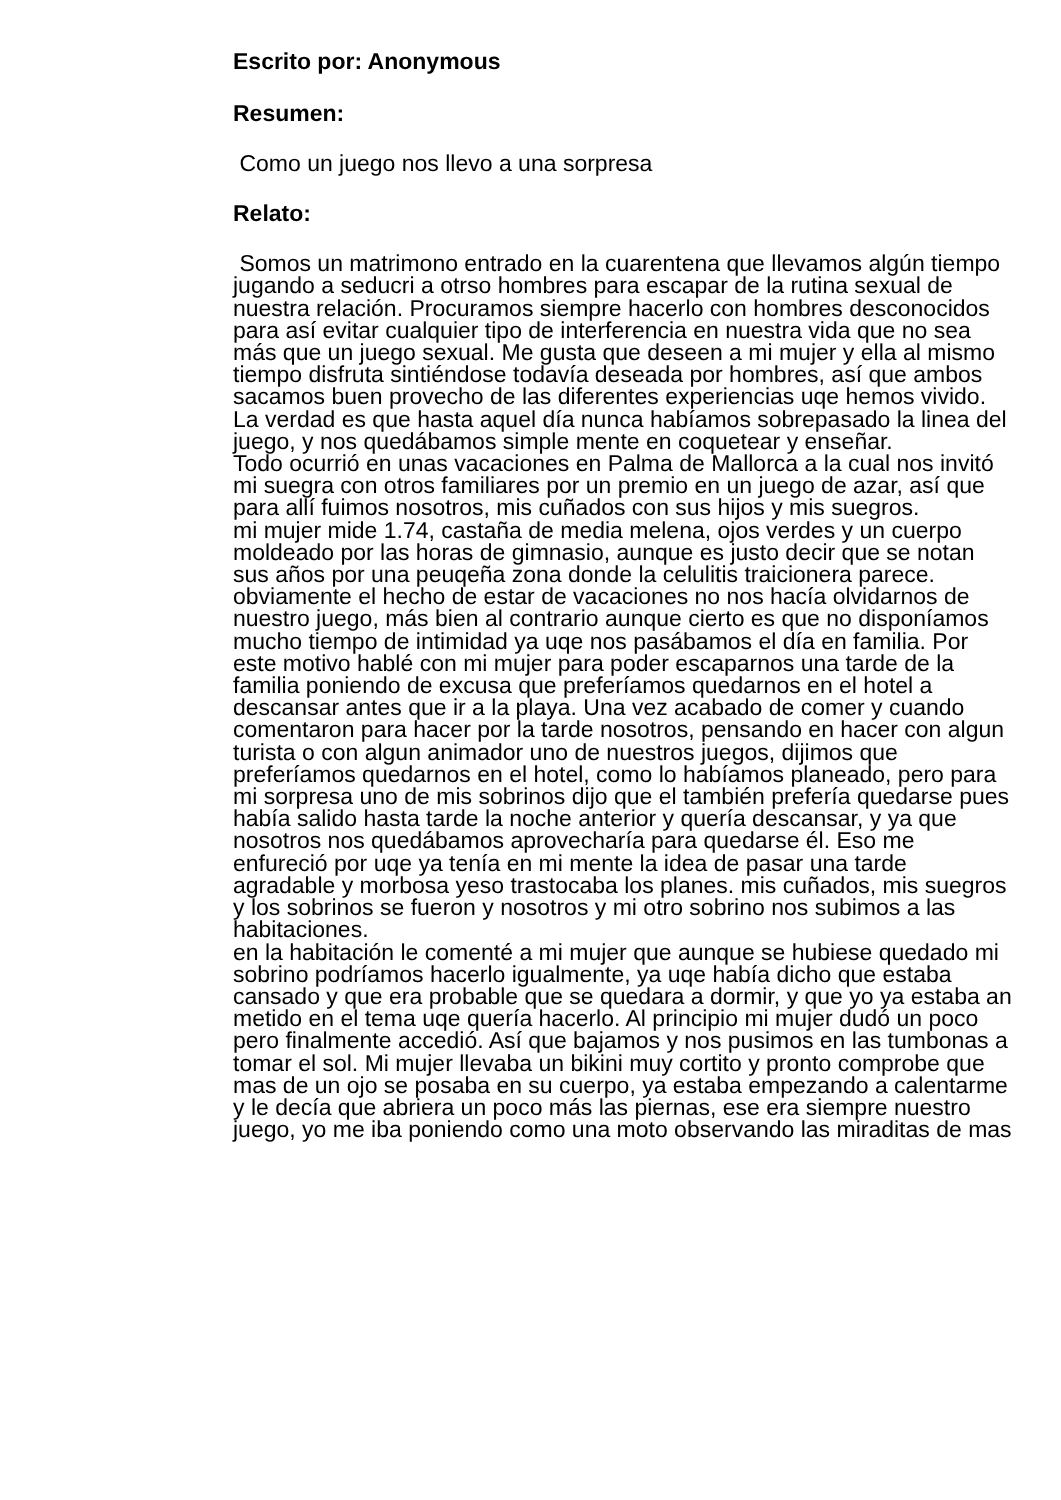Escrito por: Anonymous
Resumen:
Como un juego nos llevo a una sorpresa
Relato:
Somos un matrimono entrado en la cuarentena que llevamos algún tiempo jugando a seducri a otrso hombres para escapar de la rutina sexual de nuestra relación. Procuramos siempre hacerlo con hombres desconocidos para así evitar cualquier tipo de interferencia en nuestra vida que no sea más que un juego sexual. Me gusta que deseen a mi mujer y ella al mismo tiempo disfruta sintiéndose todavía deseada por hombres, así que ambos sacamos buen provecho de las diferentes experiencias uqe hemos vivido. La verdad es que hasta aquel día nunca habíamos sobrepasado la linea del juego, y nos quedábamos simple mente en coquetear y enseñar.
Todo ocurrió en unas vacaciones en Palma de Mallorca a la cual nos invitó mi suegra con otros familiares por un premio en un juego de azar, así que para allí fuimos nosotros, mis cuñados con sus hijos y mis suegros.
mi mujer mide 1.74, castaña de media melena, ojos verdes y un cuerpo moldeado por las horas de gimnasio, aunque es justo decir que se notan sus años por una peuqeña zona donde la celulitis traicionera parece.
obviamente el hecho de estar de vacaciones no nos hacía olvidarnos de nuestro juego, más bien al contrario aunque cierto es que no disponíamos mucho tiempo de intimidad ya uqe nos pasábamos el día en familia. Por este motivo hablé con mi mujer para poder escaparnos una tarde de la familia poniendo de excusa que preferíamos quedarnos en el hotel a descansar antes que ir a la playa. Una vez acabado de comer y cuando comentaron para hacer por la tarde nosotros, pensando en hacer con algun turista o con algun animador uno de nuestros juegos, dijimos que preferíamos quedarnos en el hotel, como lo habíamos planeado, pero para mi sorpresa uno de mis sobrinos dijo que el también prefería quedarse pues había salido hasta tarde la noche anterior y quería descansar, y ya que nosotros nos quedábamos aprovecharía para quedarse él. Eso me enfureció por uqe ya tenía en mi mente la idea de pasar una tarde agradable y morbosa yeso trastocaba los planes. mis cuñados, mis suegros y los sobrinos se fueron y nosotros y mi otro sobrino nos subimos a las habitaciones.
en la habitación le comenté a mi mujer que aunque se hubiese quedado mi sobrino podríamos hacerlo igualmente, ya uqe había dicho que estaba cansado y que era probable que se quedara a dormir, y que yo ya estaba an metido en el tema uqe quería hacerlo. Al principio mi mujer dudó un poco pero finalmente accedió. Así que bajamos y nos pusimos en las tumbonas a tomar el sol. Mi mujer llevaba un bikini muy cortito y pronto comprobe que mas de un ojo se posaba en su cuerpo, ya estaba empezando a calentarme y le decía que abriera un poco más las piernas, ese era siempre nuestro juego, yo me iba poniendo como una moto observando las miraditas de mas